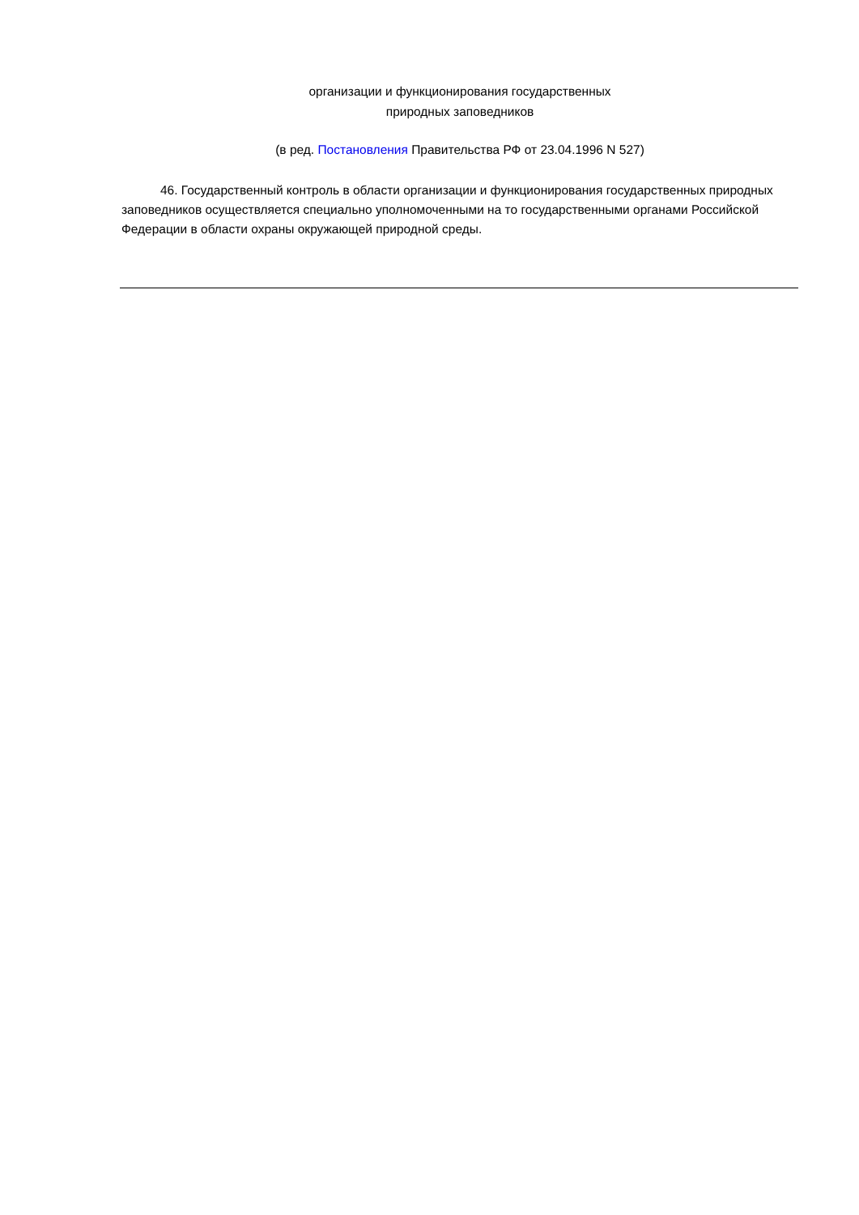организации и функционирования государственных
природных заповедников
(в ред. Постановления Правительства РФ от 23.04.1996 N 527)
46. Государственный контроль в области организации и функционирования государственных природных заповедников осуществляется специально уполномоченными на то государственными органами Российской Федерации в области охраны окружающей природной среды.